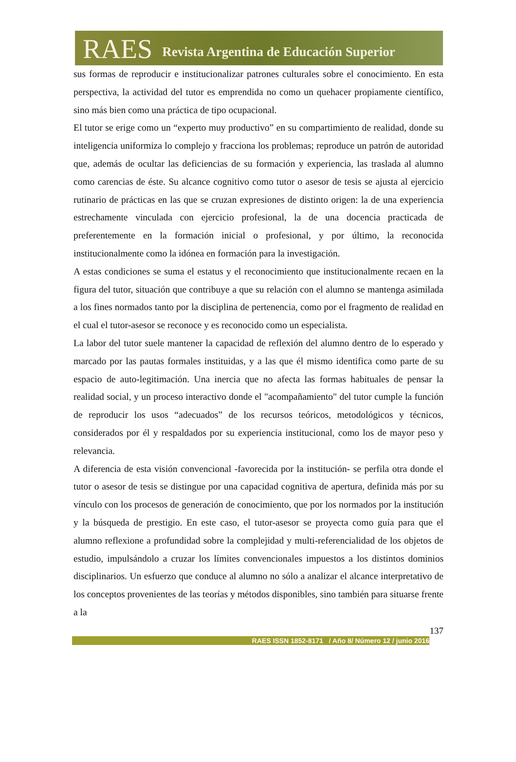RAES Revista Argentina de Educación Superior
sus formas de reproducir e institucionalizar patrones culturales sobre el conocimiento. En esta perspectiva, la actividad del tutor es emprendida no como un quehacer propiamente científico, sino más bien como una práctica de tipo ocupacional.
El tutor se erige como un “experto muy productivo” en su compartimiento de realidad, donde su inteligencia uniformiza lo complejo y fracciona los problemas; reproduce un patrón de autoridad que, además de ocultar las deficiencias de su formación y experiencia, las traslada al alumno como carencias de éste. Su alcance cognitivo como tutor o asesor de tesis se ajusta al ejercicio rutinario de prácticas en las que se cruzan expresiones de distinto origen: la de una experiencia estrechamente vinculada con ejercicio profesional, la de una docencia practicada de preferentemente en la formación inicial o profesional, y por último, la reconocida institucionalmente como la idónea en formación para la investigación.
A estas condiciones se suma el estatus y el reconocimiento que institucionalmente recaen en la figura del tutor, situación que contribuye a que su relación con el alumno se mantenga asimilada a los fines normados tanto por la disciplina de pertenencia, como por el fragmento de realidad en el cual el tutor-asesor se reconoce y es reconocido como un especialista.
La labor del tutor suele mantener la capacidad de reflexión del alumno dentro de lo esperado y marcado por las pautas formales instituidas, y a las que él mismo identifica como parte de su espacio de auto-legitimación. Una inercia que no afecta las formas habituales de pensar la realidad social, y un proceso interactivo donde el "acompañamiento" del tutor cumple la función de reproducir los usos “adecuados” de los recursos teóricos, metodológicos y técnicos, considerados por él y respaldados por su experiencia institucional, como los de mayor peso y relevancia.
A diferencia de esta visión convencional -favorecida por la institución- se perfila otra donde el tutor o asesor de tesis se distingue por una capacidad cognitiva de apertura, definida más por su vínculo con los procesos de generación de conocimiento, que por los normados por la institución y la búsqueda de prestigio. En este caso, el tutor-asesor se proyecta como guía para que el alumno reflexione a profundidad sobre la complejidad y multi-referencialidad de los objetos de estudio, impulsándolo a cruzar los límites convencionales impuestos a los distintos dominios disciplinarios. Un esfuerzo que conduce al alumno no sólo a analizar el alcance interpretativo de los conceptos provenientes de las teorías y métodos disponibles, sino también para situarse frente a la
137
RAES ISSN 1852-8171 / Año 8/ Número 12 / junio 2016